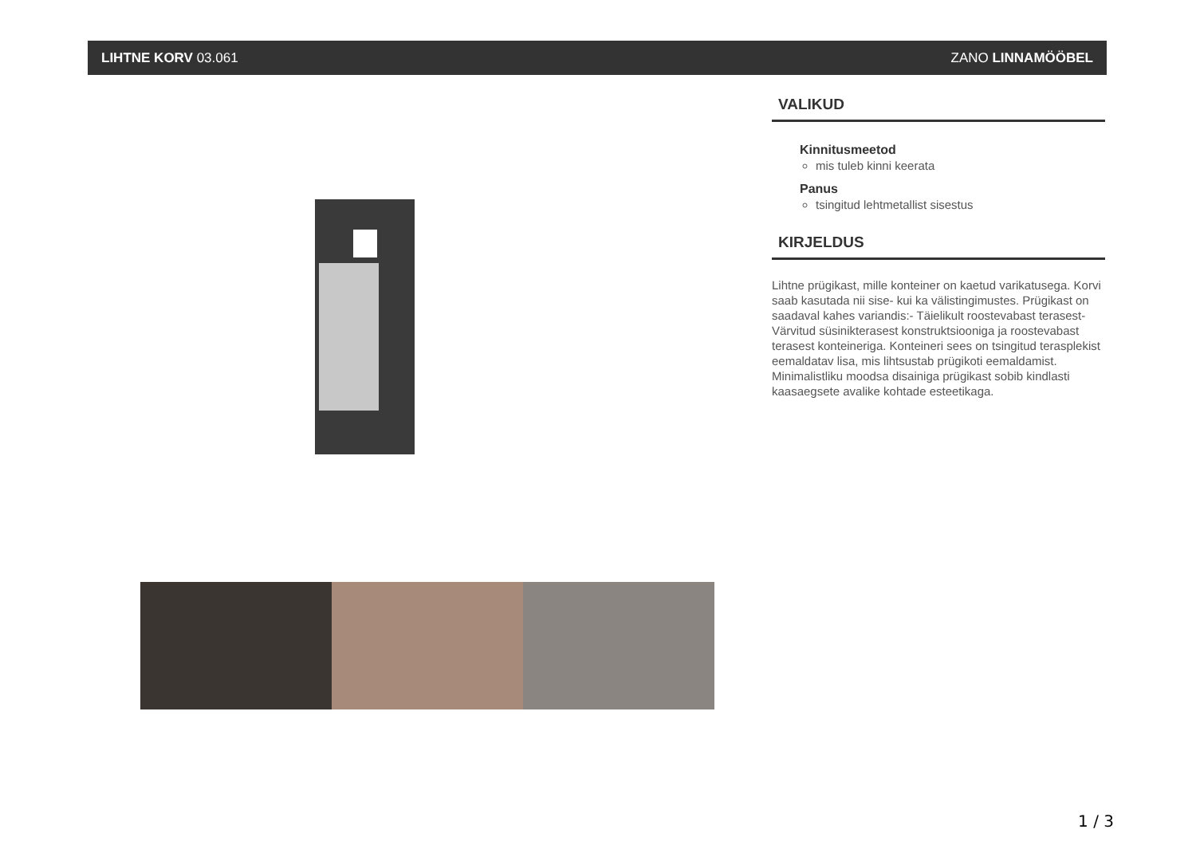LIHTNE KORV 03.061 ZANO LINNAMÖÖBEL
VALIKUD
Kinnitusmeetod
mis tuleb kinni keerata
Panus
tsingitud lehtmetallist sisestus
KIRJELDUS
Lihtne prügikast, mille konteiner on kaetud varikatusega. Korvi saab kasutada nii sise- kui ka välistingimustes. Prügikast on saadaval kahes variandis:- Täielikult roostevabast terasest- Värvitud süsinikterasest konstruktsiooniga ja roostevabast terasest konteineriga. Konteineri sees on tsingitud terasplekist eemaldatav lisa, mis lihtsustab prügikoti eemaldamist.
Minimalistliku moodsa disainiga prügikast sobib kindlasti kaasaegsete avalike kohtade esteetikaga.
1 / 3